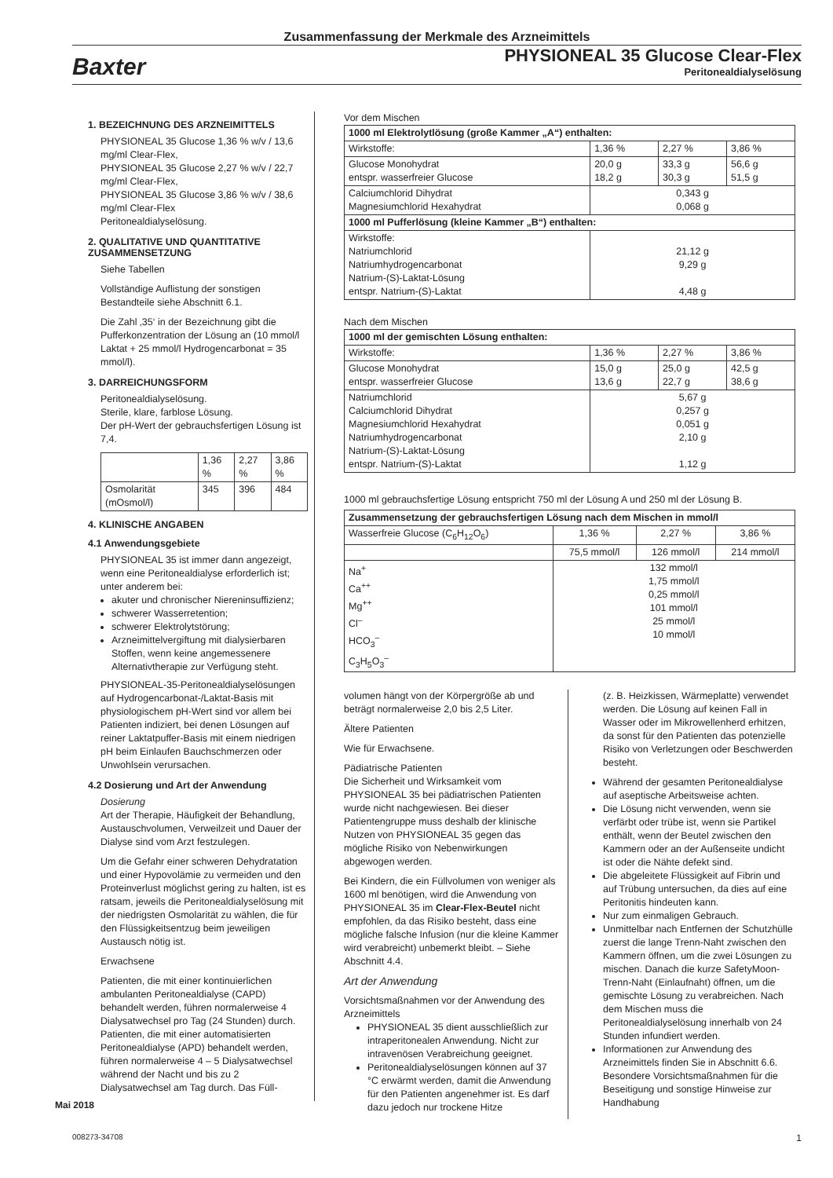Zusammenfassung der Merkmale des Arzneimittels
Baxter
PHYSIONEAL 35 Glucose Clear-Flex
Peritonealdialyselösung
1. BEZEICHNUNG DES ARZNEIMITTELS
PHYSIONEAL 35 Glucose 1,36 % w/v / 13,6 mg/ml Clear-Flex,
PHYSIONEAL 35 Glucose 2,27 % w/v / 22,7 mg/ml Clear-Flex,
PHYSIONEAL 35 Glucose 3,86 % w/v / 38,6 mg/ml Clear-Flex
Peritonealdialyselösung.
2. QUALITATIVE UND QUANTITATIVE ZUSAMMENSETZUNG
Siehe Tabellen
Vollständige Auflistung der sonstigen Bestandteile siehe Abschnitt 6.1.
Die Zahl ‚35‘ in der Bezeichnung gibt die Pufferkonzentration der Lösung an (10 mmol/l Laktat + 25 mmol/l Hydrogencarbonat = 35 mmol/l).
3. DARREICHUNGSFORM
Peritonealdialyselösung.
Sterile, klare, farblose Lösung.
Der pH-Wert der gebrauchsfertigen Lösung ist 7,4.
| | 1,36 % | 2,27 % | 3,86 % |
| --- | --- | --- | --- |
| Osmolarität (mOsmol/l) | 345 | 396 | 484 |
4. KLINISCHE ANGABEN
4.1 Anwendungsgebiete
PHYSIONEAL 35 ist immer dann angezeigt, wenn eine Peritonealdialyse erforderlich ist; unter anderem bei:
akuter und chronischer Niereninsuffizienz;
schwerer Wasserretention;
schwerer Elektrolytstörung;
Arzneimittelvergiftung mit dialysierbaren Stoffen, wenn keine angemessenere Alternativtherapie zur Verfügung steht.
PHYSIONEAL-35-Peritonealdialyselösungen auf Hydrogencarbonat-/Laktat-Basis mit physiologischem pH-Wert sind vor allem bei Patienten indiziert, bei denen Lösungen auf reiner Laktatpuffer-Basis mit einem niedrigen pH beim Einlaufen Bauchschmerzen oder Unwohlsein verursachen.
4.2 Dosierung und Art der Anwendung
Dosierung
Art der Therapie, Häufigkeit der Behandlung, Austauschvolumen, Verweilzeit und Dauer der Dialyse sind vom Arzt festzulegen.
Um die Gefahr einer schweren Dehydratation und einer Hypovolämie zu vermeiden und den Proteinverlust möglichst gering zu halten, ist es ratsam, jeweils die Peritonealdialyselösung mit der niedrigsten Osmolarität zu wählen, die für den Flüssigkeitsentzug beim jeweiligen Austausch nötig ist.
Erwachsene
Patienten, die mit einer kontinuierlichen ambulanten Peritonealdialyse (CAPD) behandelt werden, führen normalerweise 4 Dialysatwechsel pro Tag (24 Stunden) durch. Patienten, die mit einer automatisierten Peritonealdialyse (APD) behandelt werden, führen normalerweise 4 – 5 Dialysatwechsel während der Nacht und bis zu 2 Dialysatwechsel am Tag durch. Das Füll-
Vor dem Mischen
| 1000 ml Elektrolytlösung (große Kammer „A“) enthalten: | | | |
| --- | --- | --- | --- |
| Wirkstoffe: | 1,36 % | 2,27 % | 3,86 % |
| Glucose Monohydrat entspr. wasserfreier Glucose | 20,0 g 18,2 g | 33,3 g 30,3 g | 56,6 g 51,5 g |
| Calciumchlorid Dihydrat Magnesiumchlorid Hexahydrat | 0,343 g 0,068 g | | |
| 1000 ml Pufferlösung (kleine Kammer „B“) enthalten: | | | |
| Wirkstoffe: Natriumchlorid Natriumhydrogencarbonat Natrium-(S)-Laktat-Lösung entspr. Natrium-(S)-Laktat | 21,12 g 9,29 g 4,48 g | | |
Nach dem Mischen
| 1000 ml der gemischten Lösung enthalten: | | | |
| --- | --- | --- | --- |
| Wirkstoffe: | 1,36 % | 2,27 % | 3,86 % |
| Glucose Monohydrat entspr. wasserfreier Glucose | 15,0 g 13,6 g | 25,0 g 22,7 g | 42,5 g 38,6 g |
| Natriumchlorid Calciumchlorid Dihydrat Magnesiumchlorid Hexahydrat Natriumhydrogencarbonat Natrium-(S)-Laktat-Lösung entspr. Natrium-(S)-Laktat | 5,67 g 0,257 g 0,051 g 2,10 g 1,12 g | | |
1000 ml gebrauchsfertige Lösung entspricht 750 ml der Lösung A und 250 ml der Lösung B.
| Zusammensetzung der gebrauchsfertigen Lösung nach dem Mischen in mmol/l | | | |
| --- | --- | --- | --- |
| Wasserfreie Glucose (C<sub>6</sub>H<sub>12</sub>O<sub>6</sub>) | 1,36 % | 2,27 % | 3,86 % |
| | 75,5 mmol/l | 126 mmol/l | 214 mmol/l |
| Na<sup>+</sup> Ca<sup>++</sup> Mg<sup>++</sup> Cl<sup>–</sup> HCO<sub>3</sub><sup>–</sup> C<sub>3</sub>H<sub>5</sub>O<sub>3</sub><sup>–</sup> | 132 mmol/l 1,75 mmol/l 0,25 mmol/l 101 mmol/l 25 mmol/l 10 mmol/l | | |
volumen hängt von der Körpergröße ab und beträgt normalerweise 2,0 bis 2,5 Liter.
Ältere Patienten
Wie für Erwachsene.
Pädiatrische Patienten
Die Sicherheit und Wirksamkeit vom PHYSIONEAL 35 bei pädiatrischen Patienten wurde nicht nachgewiesen. Bei dieser Patientengruppe muss deshalb der klinische Nutzen von PHYSIONEAL 35 gegen das mögliche Risiko von Nebenwirkungen abgewogen werden.
Bei Kindern, die ein Füllvolumen von weniger als 1600 ml benötigen, wird die Anwendung von PHYSIONEAL 35 im Clear-Flex-Beutel nicht empfohlen, da das Risiko besteht, dass eine mögliche falsche Infusion (nur die kleine Kammer wird verabreicht) unbemerkt bleibt. – Siehe Abschnitt 4.4.
Art der Anwendung
Vorsichtsmaßnahmen vor der Anwendung des Arzneimittels
PHYSIONEAL 35 dient ausschließlich zur intraperitonealen Anwendung. Nicht zur intravenösen Verabreichung geeignet.
Peritonealdialyselösungen können auf 37 °C erwärmt werden, damit die Anwendung für den Patienten angenehmer ist. Es darf dazu jedoch nur trockene Hitze
(z. B. Heizkissen, Wärmeplatte) verwendet werden. Die Lösung auf keinen Fall in Wasser oder im Mikrowellenherd erhitzen, da sonst für den Patienten das potenzielle Risiko von Verletzungen oder Beschwerden besteht.
Während der gesamten Peritonealdialyse auf aseptische Arbeitsweise achten.
Die Lösung nicht verwenden, wenn sie verfärbt oder trübe ist, wenn sie Partikel enthält, wenn der Beutel zwischen den Kammern oder an der Außenseite undicht ist oder die Nähte defekt sind.
Die abgeleitete Flüssigkeit auf Fibrin und auf Trübung untersuchen, da dies auf eine Peritonitis hindeuten kann.
Nur zum einmaligen Gebrauch.
Unmittelbar nach Entfernen der Schutzhülle zuerst die lange Trenn-Naht zwischen den Kammern öffnen, um die zwei Lösungen zu mischen. Danach die kurze SafetyMoon-Trenn-Naht (Einlaufnaht) öffnen, um die gemischte Lösung zu verabreichen. Nach dem Mischen muss die Peritonealdialyselösung innerhalb von 24 Stunden infundiert werden.
Informationen zur Anwendung des Arzneimittels finden Sie in Abschnitt 6.6. Besondere Vorsichtsmaßnahmen für die Beseitigung und sonstige Hinweise zur Handhabung
Mai 2018
008273-34708 1